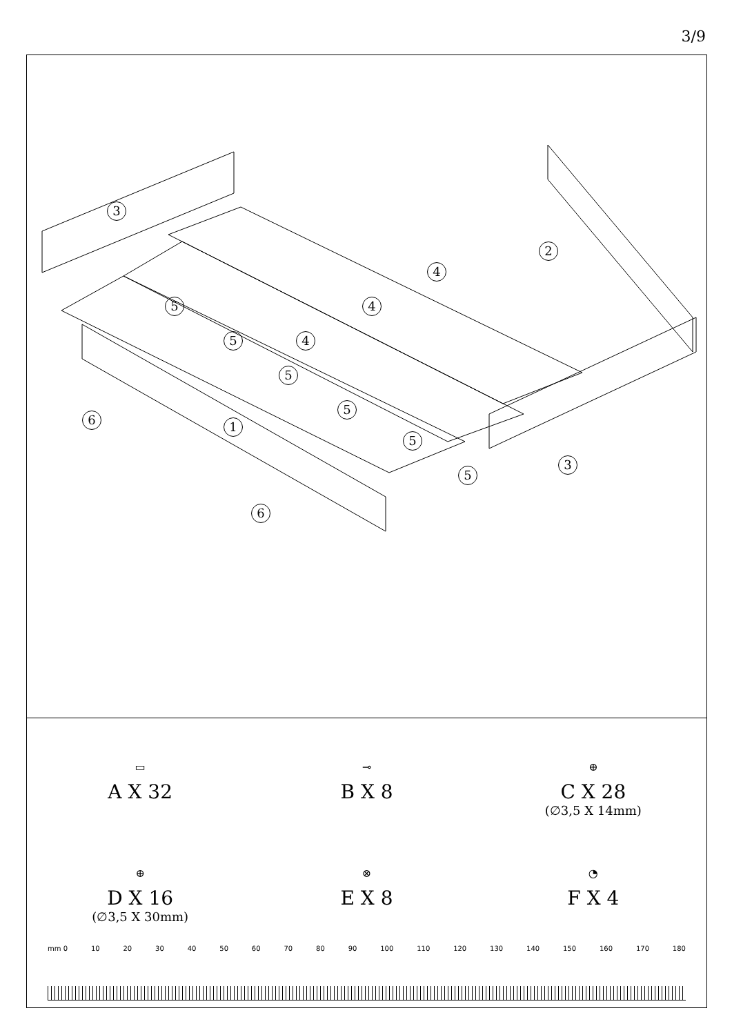3/9
3
2
4
4
4
5
5
5
5
5
5
3
1
6
6
▭
A X 32
⊸
B X 8
⊕
C X 28
(∅3,5 X 14mm)
⊕
D X 16
(∅3,5 X 30mm)
⊗
E X 8
◔
F X 4
mm 0 10 20 30 40 50 60 70 80 90 100 110 120 130 140 150 160 170 180